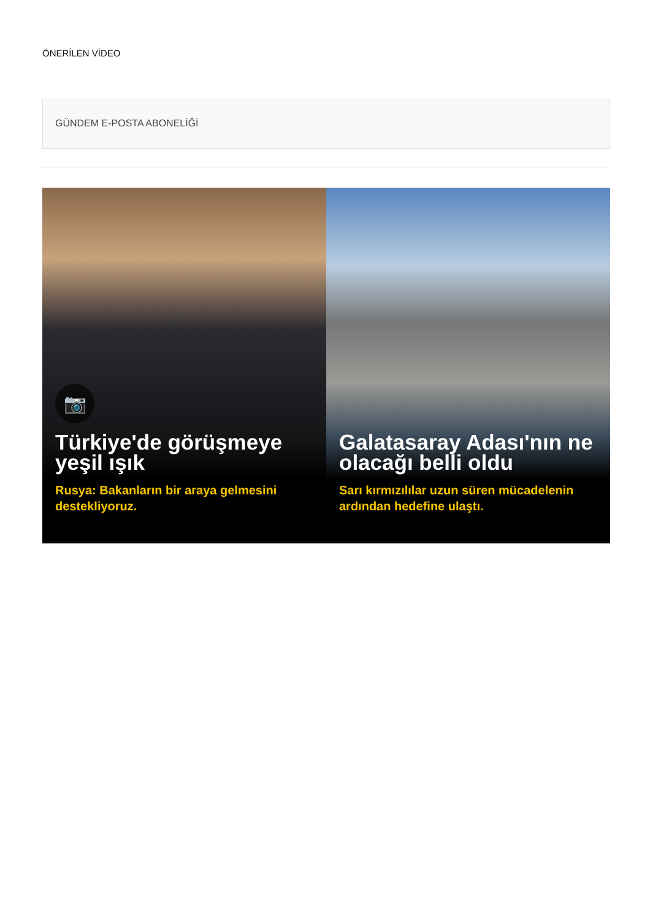ÖNERİLEN VİDEO
GÜNDEM E-POSTA ABONELİĞİ
📷
Türkiye'de görüşmeye yeşil ışık
Rusya: Bakanların bir araya gelmesini destekliyoruz.
Galatasaray Adası'nın ne olacağı belli oldu
Sarı kırmızılılar uzun süren mücadelenin ardından hedefine ulaştı.